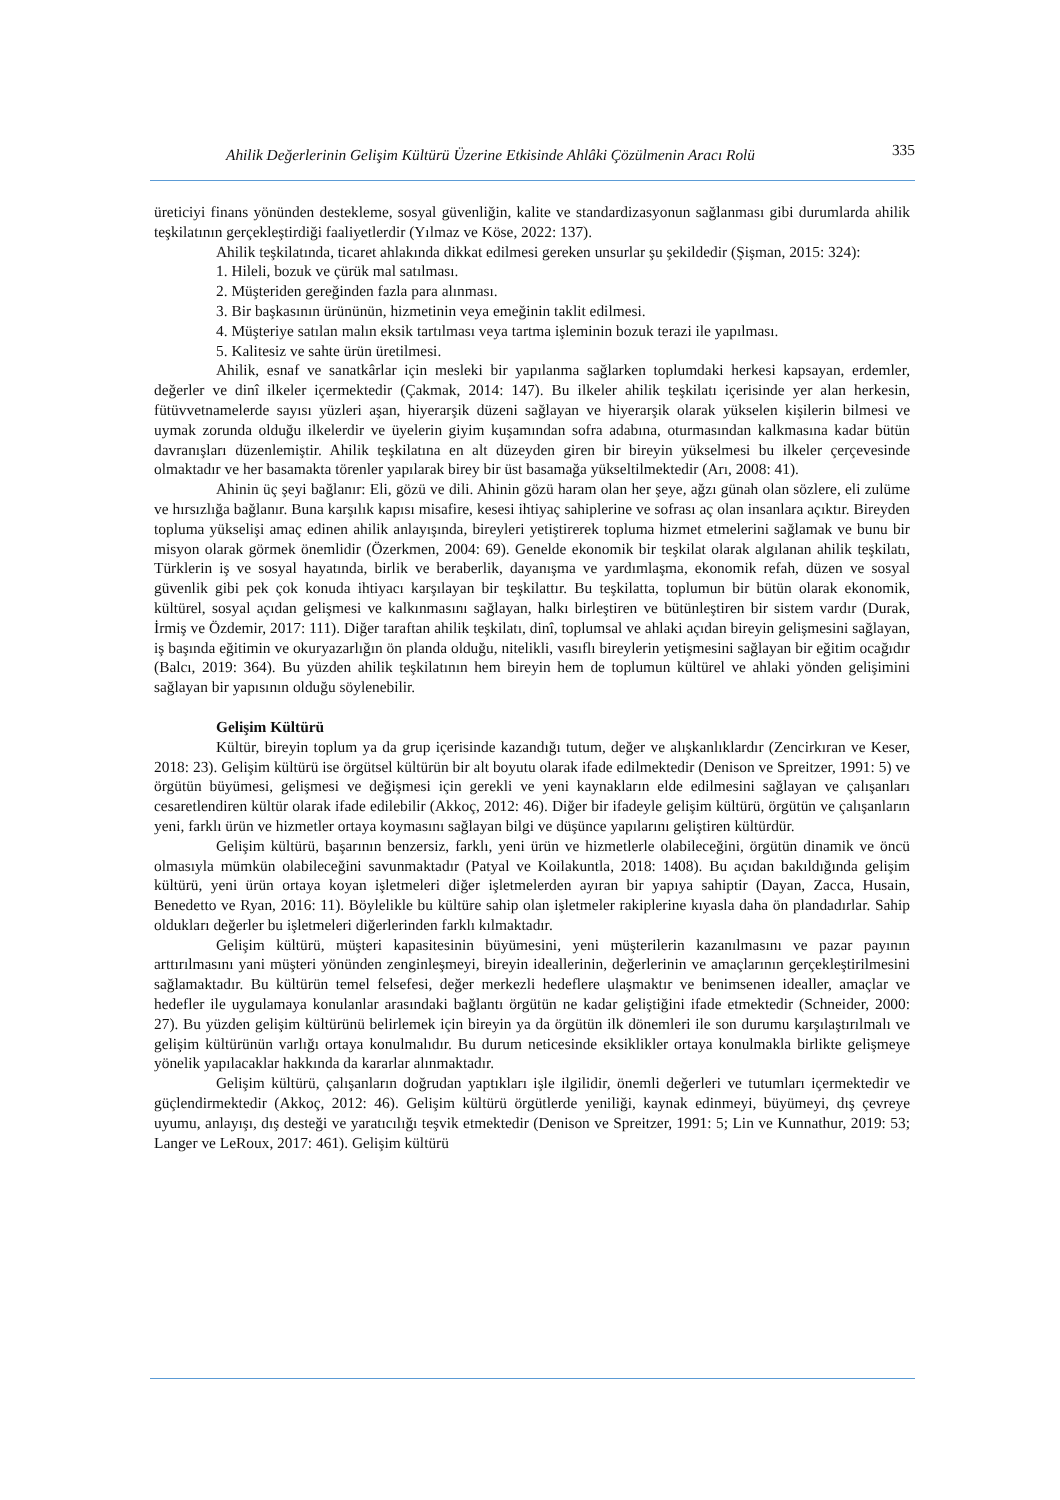Ahilik Değerlerinin Gelişim Kültürü Üzerine Etkisinde Ahlâki Çözülmenin Aracı Rolü 335
üreticiyi finans yönünden destekleme, sosyal güvenliğin, kalite ve standardizasyonun sağlanması gibi durumlarda ahilik teşkilatının gerçekleştirdiği faaliyetlerdir (Yılmaz ve Köse, 2022: 137).
Ahilik teşkilatında, ticaret ahlakında dikkat edilmesi gereken unsurlar şu şekildedir (Şişman, 2015: 324):
1. Hileli, bozuk ve çürük mal satılması.
2. Müşteriden gereğinden fazla para alınması.
3. Bir başkasının ürününün, hizmetinin veya emeğinin taklit edilmesi.
4. Müşteriye satılan malın eksik tartılması veya tartma işleminin bozuk terazi ile yapılması.
5. Kalitesiz ve sahte ürün üretilmesi.
Ahilik, esnaf ve sanatkârlar için mesleki bir yapılanma sağlarken toplumdaki herkesi kapsayan, erdemler, değerler ve dinî ilkeler içermektedir (Çakmak, 2014: 147). Bu ilkeler ahilik teşkilatı içerisinde yer alan herkesin, fütüvvetnamelerde sayısı yüzleri aşan, hiyerarşik düzeni sağlayan ve hiyerarşik olarak yükselen kişilerin bilmesi ve uymak zorunda olduğu ilkelerdir ve üyelerin giyim kuşamından sofra adabına, oturmasından kalkmasına kadar bütün davranışları düzenlemiştir. Ahilik teşkilatına en alt düzeyden giren bir bireyin yükselmesi bu ilkeler çerçevesinde olmaktadır ve her basamakta törenler yapılarak birey bir üst basamağa yükseltilmektedir (Arı, 2008: 41).
Ahinin üç şeyi bağlanır: Eli, gözü ve dili. Ahinin gözü haram olan her şeye, ağzı günah olan sözlere, eli zulüme ve hırsızlığa bağlanır. Buna karşılık kapısı misafire, kesesi ihtiyaç sahiplerine ve sofrası aç olan insanlara açıktır. Bireyden topluma yükselişi amaç edinen ahilik anlayışında, bireyleri yetiştirerek topluma hizmet etmelerini sağlamak ve bunu bir misyon olarak görmek önemlidir (Özerkmen, 2004: 69). Genelde ekonomik bir teşkilat olarak algılanan ahilik teşkilatı, Türklerin iş ve sosyal hayatında, birlik ve beraberlik, dayanışma ve yardımlaşma, ekonomik refah, düzen ve sosyal güvenlik gibi pek çok konuda ihtiyacı karşılayan bir teşkilattır. Bu teşkilatta, toplumun bir bütün olarak ekonomik, kültürel, sosyal açıdan gelişmesi ve kalkınmasını sağlayan, halkı birleştiren ve bütünleştiren bir sistem vardır (Durak, İrmiş ve Özdemir, 2017: 111). Diğer taraftan ahilik teşkilatı, dinî, toplumsal ve ahlaki açıdan bireyin gelişmesini sağlayan, iş başında eğitimin ve okuryazarlığın ön planda olduğu, nitelikli, vasıflı bireylerin yetişmesini sağlayan bir eğitim ocağıdır (Balcı, 2019: 364). Bu yüzden ahilik teşkilatının hem bireyin hem de toplumun kültürel ve ahlaki yönden gelişimini sağlayan bir yapısının olduğu söylenebilir.
Gelişim Kültürü
Kültür, bireyin toplum ya da grup içerisinde kazandığı tutum, değer ve alışkanlıklardır (Zencirkıran ve Keser, 2018: 23). Gelişim kültürü ise örgütsel kültürün bir alt boyutu olarak ifade edilmektedir (Denison ve Spreitzer, 1991: 5) ve örgütün büyümesi, gelişmesi ve değişmesi için gerekli ve yeni kaynakların elde edilmesini sağlayan ve çalışanları cesaretlendiren kültür olarak ifade edilebilir (Akkoç, 2012: 46). Diğer bir ifadeyle gelişim kültürü, örgütün ve çalışanların yeni, farklı ürün ve hizmetler ortaya koymasını sağlayan bilgi ve düşünce yapılarını geliştiren kültürdür.
Gelişim kültürü, başarının benzersiz, farklı, yeni ürün ve hizmetlerle olabileceğini, örgütün dinamik ve öncü olmasıyla mümkün olabileceğini savunmaktadır (Patyal ve Koilakuntla, 2018: 1408). Bu açıdan bakıldığında gelişim kültürü, yeni ürün ortaya koyan işletmeleri diğer işletmelerden ayıran bir yapıya sahiptir (Dayan, Zacca, Husain, Benedetto ve Ryan, 2016: 11). Böylelikle bu kültüre sahip olan işletmeler rakiplerine kıyasla daha ön plandadırlar. Sahip oldukları değerler bu işletmeleri diğerlerinden farklı kılmaktadır.
Gelişim kültürü, müşteri kapasitesinin büyümesini, yeni müşterilerin kazanılmasını ve pazar payının arttırılmasını yani müşteri yönünden zenginleşmeyi, bireyin ideallerinin, değerlerinin ve amaçlarının gerçekleştirilmesini sağlamaktadır. Bu kültürün temel felsefesi, değer merkezli hedeflere ulaşmaktır ve benimsenen idealler, amaçlar ve hedefler ile uygulamaya konulanlar arasındaki bağlantı örgütün ne kadar geliştiğini ifade etmektedir (Schneider, 2000: 27). Bu yüzden gelişim kültürünü belirlemek için bireyin ya da örgütün ilk dönemleri ile son durumu karşılaştırılmalı ve gelişim kültürünün varlığı ortaya konulmalıdır. Bu durum neticesinde eksiklikler ortaya konulmakla birlikte gelişmeye yönelik yapılacaklar hakkında da kararlar alınmaktadır.
Gelişim kültürü, çalışanların doğrudan yaptıkları işle ilgilidir, önemli değerleri ve tutumları içermektedir ve güçlendirmektedir (Akkoç, 2012: 46). Gelişim kültürü örgütlerde yeniliği, kaynak edinmeyi, büyümeyi, dış çevreye uyumu, anlayışı, dış desteği ve yaratıcılığı teşvik etmektedir (Denison ve Spreitzer, 1991: 5; Lin ve Kunnathur, 2019: 53; Langer ve LeRoux, 2017: 461). Gelişim kültürü